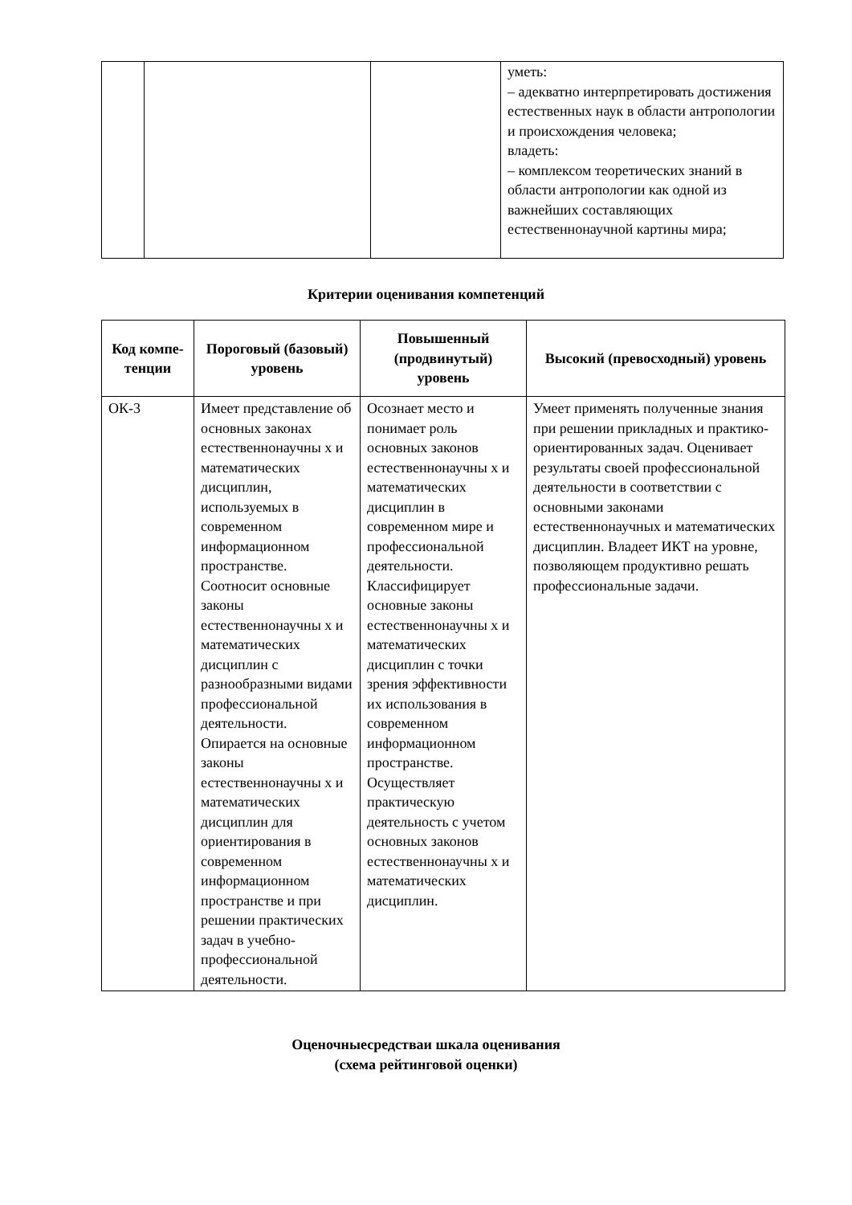| | | | уметь: – адекватно интерпретировать достижения естественных наук в области антропологии и происхождения человека; владеть: – комплексом теоретических знаний в области антропологии как одной из важнейших составляющих естественнонаучной картины мира; |
Критерии оценивания компетенций
| Код компе- тенции | Пороговый (базовый) уровень | Повышенный (продвинутый) уровень | Высокий (превосходный) уровень |
| --- | --- | --- | --- |
| ОК-3 | Имеет представление об основных законах естественнонаучны х и математических дисциплин, используемых в современном информационном пространстве. Соотносит основные законы естественнонаучны х и математических дисциплин с разнообразными видами профессиональной деятельности. Опирается на основные законы естественнонаучны х и математических дисциплин для ориентирования в современном информационном пространстве и при решении практических задач в учебно-профессиональной деятельности. | Осознает место и понимает роль основных законов естественнонаучны х и математических дисциплин в современном мире и профессиональной деятельности. Классифицирует основные законы естественнонаучны х и математических дисциплин с точки зрения эффективности их использования в современном информационном пространстве. Осуществляет практическую деятельность с учетом основных законов естественнонаучны х и математических дисциплин. | Умеет применять полученные знания при решении прикладных и практико-ориентированных задач. Оценивает результаты своей профессиональной деятельности в соответствии с основными законами естественнонаучных и математических дисциплин. Владеет ИКТ на уровне, позволяющем продуктивно решать профессиональные задачи. |
Оценочныесредстваи шкала оценивания
(схема рейтинговой оценки)